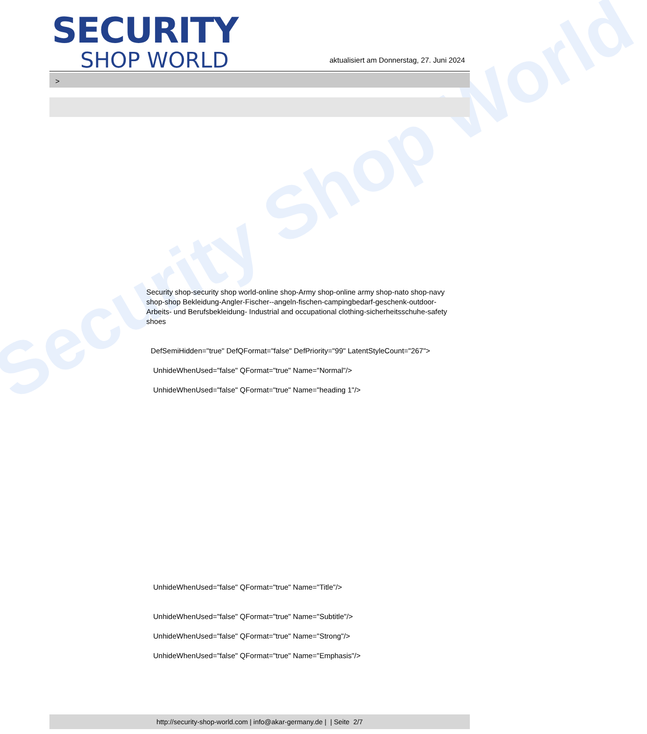Security Shop World
SECURITY
SHOP WORLD
aktualisiert am Donnerstag, 27. Juni 2024
>
Security shop-security shop world-online shop-Army shop-online army shop-nato shop-navy shop-shop Bekleidung-Angler-Fischer--angeln-fischen-campingbedarf-geschenk-outdoor- Arbeits- und Berufsbekleidung- Industrial and occupational clothing-sicherheitsschuhe-safety shoes
DefSemiHidden="true" DefQFormat="false" DefPriority="99" LatentStyleCount="267">
UnhideWhenUsed="false" QFormat="true" Name="Normal"/>
UnhideWhenUsed="false" QFormat="true" Name="heading 1"/>
UnhideWhenUsed="false" QFormat="true" Name="Title"/>
UnhideWhenUsed="false" QFormat="true" Name="Subtitle"/>
UnhideWhenUsed="false" QFormat="true" Name="Strong"/>
UnhideWhenUsed="false" QFormat="true" Name="Emphasis"/>
http://security-shop-world.com | info@akar-germany.de | | Seite 2/7